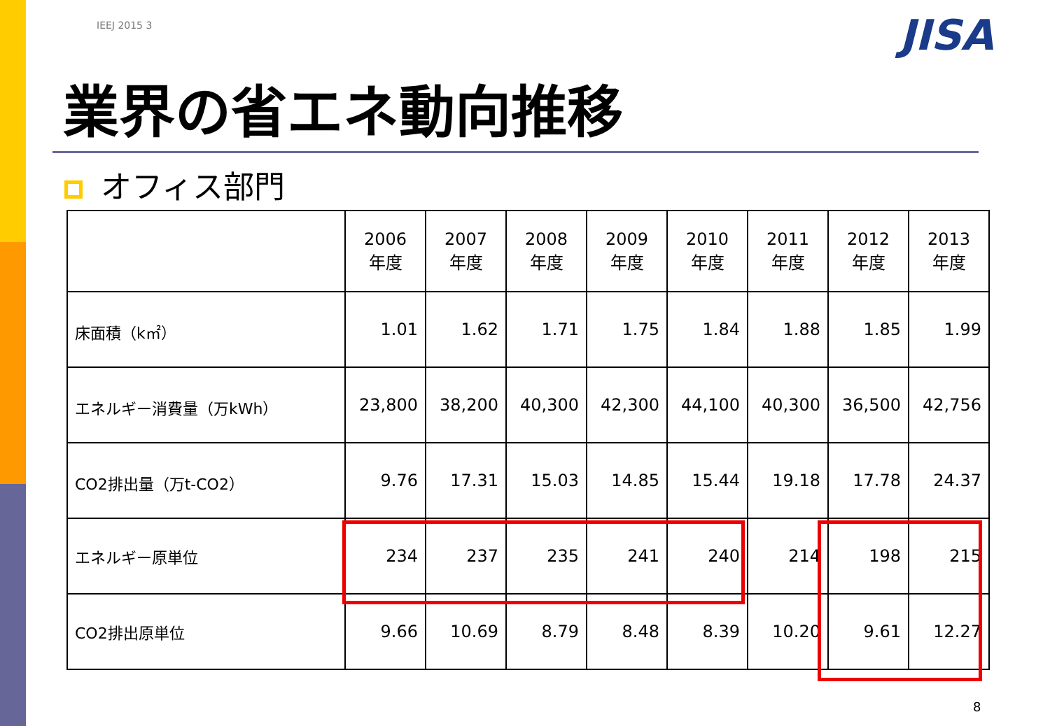IEEJ 2015 3 JISA
業界の省エネ動向推移
オフィス部門
| | 2006 年度 | 2007 年度 | 2008 年度 | 2009 年度 | 2010 年度 | 2011 年度 | 2012 年度 | 2013 年度 |
| --- | --- | --- | --- | --- | --- | --- | --- | --- |
| 床面積（k㎡） | 1.01 | 1.62 | 1.71 | 1.75 | 1.84 | 1.88 | 1.85 | 1.99 |
| エネルギー消費量（万kWh） | 23,800 | 38,200 | 40,300 | 42,300 | 44,100 | 40,300 | 36,500 | 42,756 |
| CO2排出量（万t-CO2） | 9.76 | 17.31 | 15.03 | 14.85 | 15.44 | 19.18 | 17.78 | 24.37 |
| エネルギー原単位 | 234 | 237 | 235 | 241 | 240 | 214 | 198 | 215 |
| CO2排出原単位 | 9.66 | 10.69 | 8.79 | 8.48 | 8.39 | 10.20 | 9.61 | 12.27 |
8